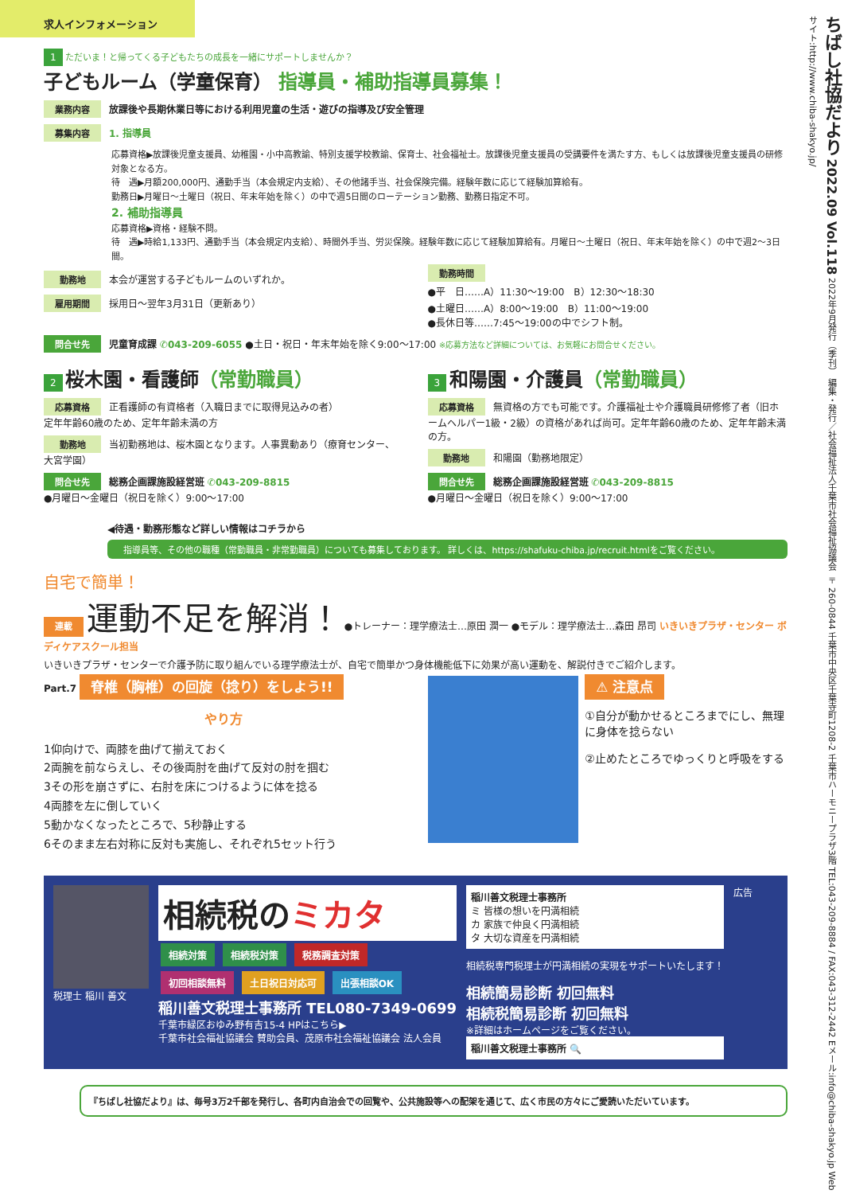求人インフォメーション
1 ただいま！と帰ってくる子どもたちの成長を一緒にサポートしませんか？
子どもルーム（学童保育） 指導員・補助指導員募集！
業務内容 放課後や長期休業日等における利用児童の生活・遊びの指導及び安全管理
募集内容 1. 指導員
応募資格▶放課後児童支援員、幼稚園・小中高教諭、特別支援学校教諭、保育士、社会福祉士。放課後児童支援員の受講要件を満たす方、もしくは放課後児童支援員の研修対象となる方。
待　遇▶月額200,000円、通勤手当（本会規定内支給）、その他諸手当、社会保険完備。経験年数に応じて経験加算給有。
勤務日▶月曜日～土曜日（祝日、年末年始を除く）の中で週5日間のローテーション勤務、勤務日指定不可。
2. 補助指導員
応募資格▶資格・経験不問。
待　遇▶時給1,133円、通勤手当（本会規定内支給）、時間外手当、労災保険。経験年数に応じて経験加算給有。月曜日～土曜日（祝日、年末年始を除く）の中で週2～3日間。
勤務地 本会が運営する子どもルームのいずれか。
雇用期間 採用日～翌年3月31日（更新あり）
勤務時間
●平　日……A）11:30～19:00　B）12:30～18:30
●土曜日……A）8:00～19:00　B）11:00～19:00
●長休日等……7:45～19:00の中でシフト制。
問合せ先 児童育成課 ✆043-209-6055 ●土日・祝日・年末年始を除く9:00～17:00 ※応募方法など詳細については、お気軽にお問合せください。
2 桜木園・看護師（常勤職員）
応募資格 正看護師の有資格者（入職日までに取得見込みの者）
定年年齢60歳のため、定年年齢未満の方
勤務地 当初勤務地は、桜木園となります。人事異動あり（療育センター、大宮学園）
問合せ先 総務企画課施設経営班 ✆043-209-8815
●月曜日～金曜日（祝日を除く）9:00～17:00
3 和陽園・介護員（常勤職員）
応募資格 無資格の方でも可能です。介護福祉士や介護職員研修修了者（旧ホームヘルパー1級・2級）の資格があれば尚可。定年年齢60歳のため、定年年齢未満の方。
勤務地 和陽園（勤務地限定）
問合せ先 総務企画課施設経営班 ✆043-209-8815
●月曜日～金曜日（祝日を除く）9:00～17:00
◀待遇・勤務形態など詳しい情報はコチラから
指導員等、その他の職種（常勤職員・非常勤職員）についても募集しております。 詳しくは、https://shafuku-chiba.jp/recruit.htmlをご覧ください。
自宅で簡単！
連載 運動不足を解消！ ●トレーナー：理学療法士…原田 潤一 ●モデル：理学療法士…森田 昂司 いきいきプラザ・センター ボディケアスクール担当
いきいきプラザ・センターで介護予防に取り組んでいる理学療法士が、自宅で簡単かつ身体機能低下に効果が高い運動を、解説付きでご紹介します。
Part.7 脊椎（胸椎）の回旋（捻り）をしよう!!
やり方
1仰向けで、両膝を曲げて揃えておく
2両腕を前ならえし、その後両肘を曲げて反対の肘を掴む
3その形を崩さずに、右肘を床につけるように体を捻る
4両膝を左に倒していく
5動かなくなったところで、5秒静止する
6そのまま左右対称に反対も実施し、それぞれ5セット行う
⚠ 注意点
①自分が動かせるところまでにし、無理に身体を捻らない
②止めたところでゆっくりと呼吸をする
税理士 稲川 善文
相続税のミカタ
相続対策 相続税対策 税務調査対策
初回相談無料 土日祝日対応可 出張相談OK
稲川善文税理士事務所 TEL080-7349-0699
千葉市緑区おゆみ野有吉15-4 HPはこちら▶
千葉市社会福祉協議会 賛助会員、茂原市社会福祉協議会 法人会員
稲川善文税理士事務所
ミ 皆様の想いを円満相続
カ 家族で仲良く円満相続
タ 大切な資産を円満相続
相続税専門税理士が円満相続の実現をサポートいたします！
相続簡易診断 初回無料
相続税簡易診断 初回無料
※詳細はホームページをご覧ください。
稲川善文税理士事務所 🔍
広告
『ちばし社協だより』は、毎号3万2千部を発行し、各町内自治会での回覧や、公共施設等への配架を通じて、広く市民の方々にご愛読いただいています。
ちばし社協だより 2022.09 Vol.118 2022年9月発行（季刊） 編集・発行／社会福祉法人千葉市社会福祉協議会 〒260-0844 千葉市中央区千葉寺町1208-2 千葉市ハーモニープラザ3階 TEL:043-209-8884 / FAX:043-312-2442 Eメール:info@chiba-shakyo.jp Webサイト:http://www.chiba-shakyo.jp/